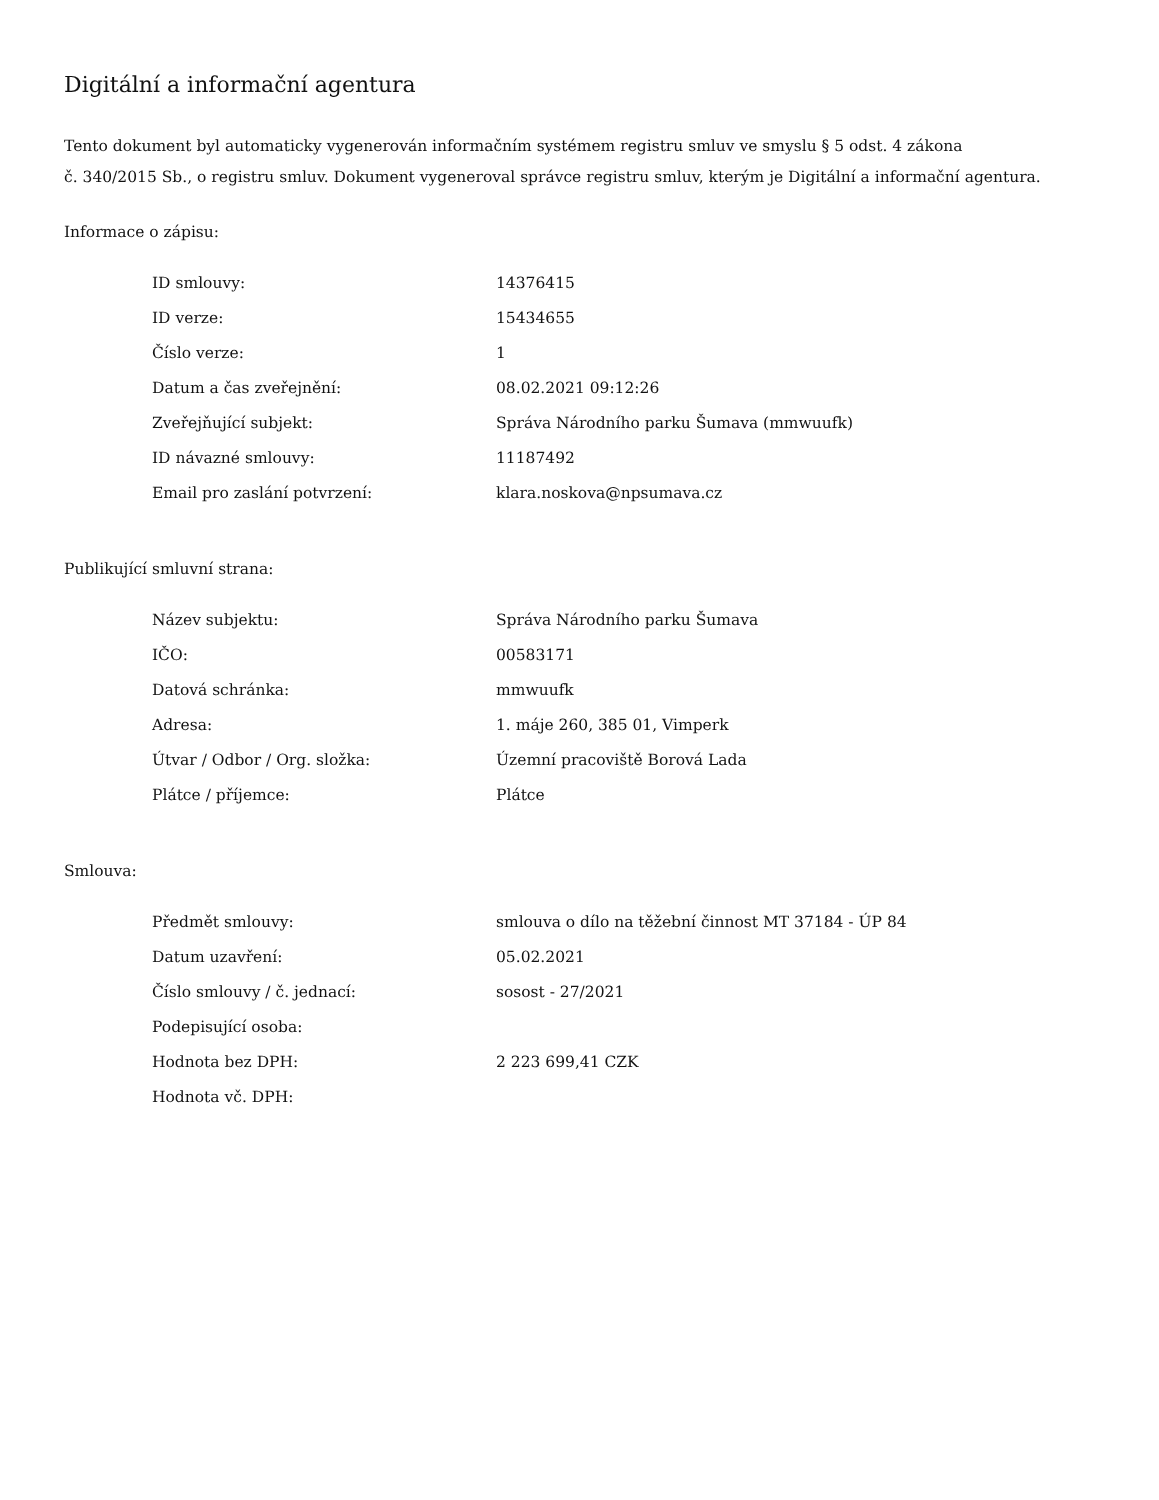Digitální a informační agentura
Tento dokument byl automaticky vygenerován informačním systémem registru smluv ve smyslu § 5 odst. 4 zákona
č. 340/2015 Sb., o registru smluv. Dokument vygeneroval správce registru smluv, kterým je Digitální a informační agentura.
Informace o zápisu:
| ID smlouvy: | 14376415 |
| ID verze: | 15434655 |
| Číslo verze: | 1 |
| Datum a čas zveřejnění: | 08.02.2021 09:12:26 |
| Zveřejňující subjekt: | Správa Národního parku Šumava (mmwuufk) |
| ID návazné smlouvy: | 11187492 |
| Email pro zaslání potvrzení: | klara.noskova@npsumava.cz |
Publikující smluvní strana:
| Název subjektu: | Správa Národního parku Šumava |
| IČO: | 00583171 |
| Datová schránka: | mmwuufk |
| Adresa: | 1. máje 260, 385 01, Vimperk |
| Útvar / Odbor / Org. složka: | Územní pracoviště Borová Lada |
| Plátce / příjemce: | Plátce |
Smlouva:
| Předmět smlouvy: | smlouva o dílo na těžební činnost MT 37184 - ÚP 84 |
| Datum uzavření: | 05.02.2021 |
| Číslo smlouvy / č. jednací: | sosost - 27/2021 |
| Podepisující osoba: | |
| Hodnota bez DPH: | 2 223 699,41 CZK |
| Hodnota vč. DPH: | |